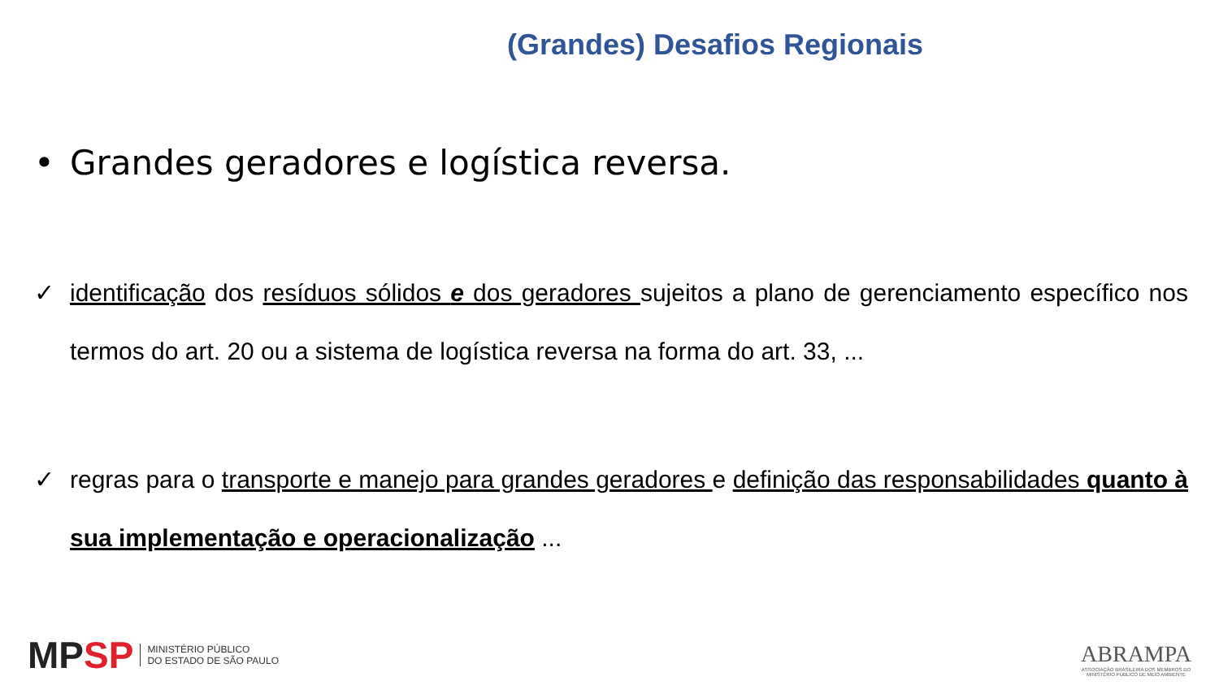(Grandes) Desafios Regionais
• Grandes geradores e logística reversa.
✓ identificação dos resíduos sólidos e dos geradores sujeitos a plano de gerenciamento específico nos termos do art. 20 ou a sistema de logística reversa na forma do art. 33, ...
✓ regras para o transporte e manejo para grandes geradores e definição das responsabilidades quanto à sua implementação e operacionalização ...
MPSP
MINISTÉRIO PÚBLICO
DO ESTADO DE SÃO PAULO
ABRAMPA
ASSOCIAÇÃO BRASILEIRA DOS MEMBROS DO
MINISTÉRIO PÚBLICO DE MEIO AMBIENTE